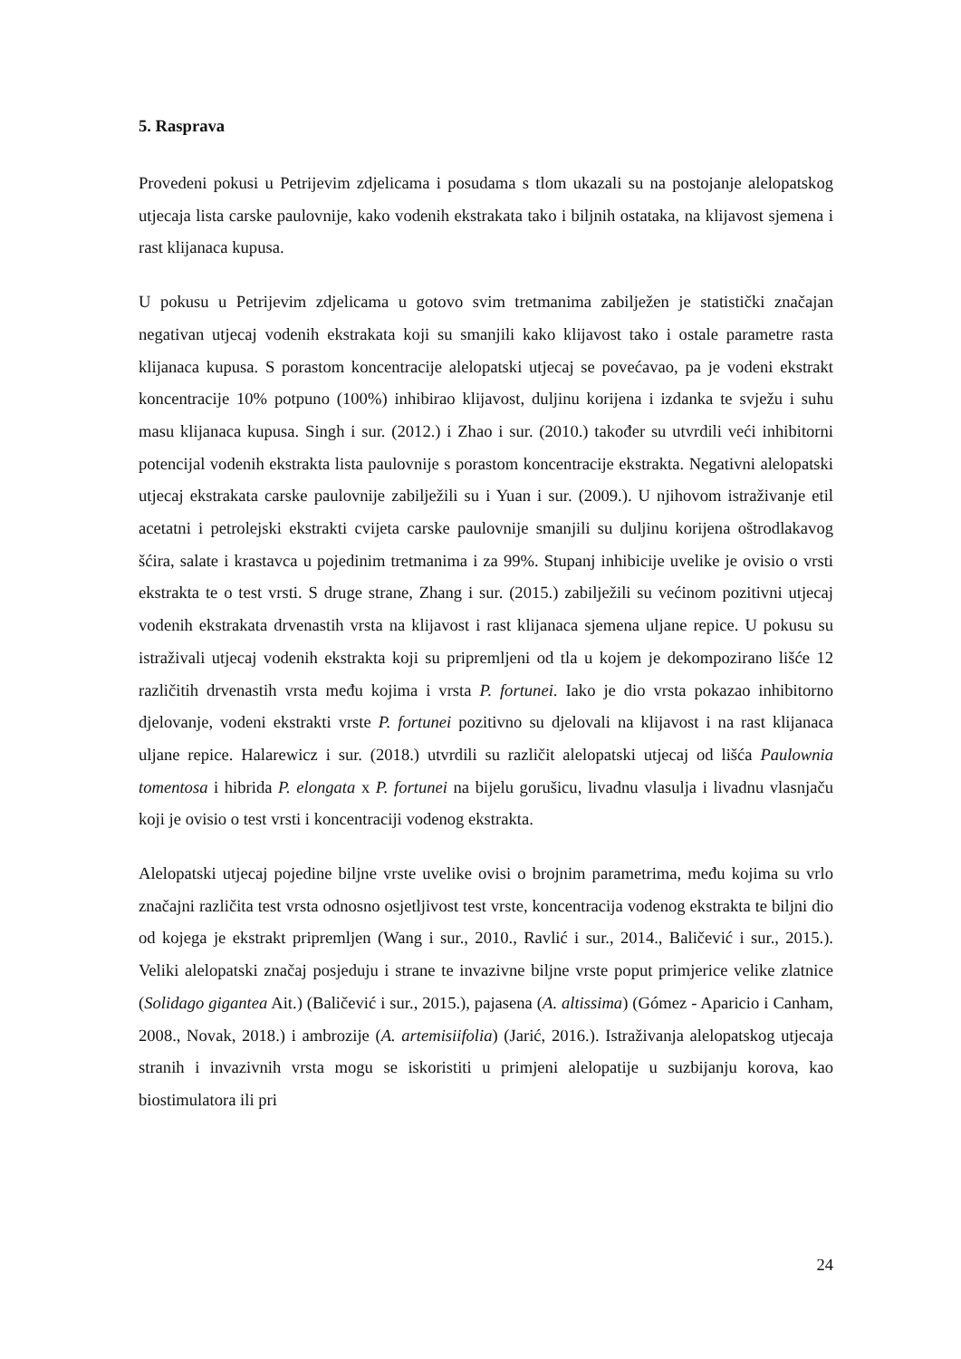5. Rasprava
Provedeni pokusi u Petrijevim zdjelicama i posudama s tlom ukazali su na postojanje alelopatskog utjecaja lista carske paulovnije, kako vodenih ekstrakata tako i biljnih ostataka, na klijavost sjemena i rast klijanaca kupusa.
U pokusu u Petrijevim zdjelicama u gotovo svim tretmanima zabilježen je statistički značajan negativan utjecaj vodenih ekstrakata koji su smanjili kako klijavost tako i ostale parametre rasta klijanaca kupusa. S porastom koncentracije alelopatski utjecaj se povećavao, pa je vodeni ekstrakt koncentracije 10% potpuno (100%) inhibirao klijavost, duljinu korijena i izdanka te svježu i suhu masu klijanaca kupusa. Singh i sur. (2012.) i Zhao i sur. (2010.) također su utvrdili veći inhibitorni potencijal vodenih ekstrakta lista paulovnije s porastom koncentracije ekstrakta. Negativni alelopatski utjecaj ekstrakata carske paulovnije zabilježili su i Yuan i sur. (2009.). U njihovom istraživanje etil acetatni i petrolejski ekstrakti cvijeta carske paulovnije smanjili su duljinu korijena oštrodlakavog šćira, salate i krastavca u pojedinim tretmanima i za 99%. Stupanj inhibicije uvelike je ovisio o vrsti ekstrakta te o test vrsti. S druge strane, Zhang i sur. (2015.) zabilježili su većinom pozitivni utjecaj vodenih ekstrakata drvenastih vrsta na klijavost i rast klijanaca sjemena uljane repice. U pokusu su istraživali utjecaj vodenih ekstrakta koji su pripremljeni od tla u kojem je dekompozirano lišće 12 različitih drvenastih vrsta među kojima i vrsta P. fortunei. Iako je dio vrsta pokazao inhibitorno djelovanje, vodeni ekstrakti vrste P. fortunei pozitivno su djelovali na klijavost i na rast klijanaca uljane repice. Halarewicz i sur. (2018.) utvrdili su različit alelopatski utjecaj od lišća Paulownia tomentosa i hibrida P. elongata x P. fortunei na bijelu gorušicu, livadnu vlasulja i livadnu vlasnjaču koji je ovisio o test vrsti i koncentraciji vodenog ekstrakta.
Alelopatski utjecaj pojedine biljne vrste uvelike ovisi o brojnim parametrima, među kojima su vrlo značajni različita test vrsta odnosno osjetljivost test vrste, koncentracija vodenog ekstrakta te biljni dio od kojega je ekstrakt pripremljen (Wang i sur., 2010., Ravlić i sur., 2014., Baličević i sur., 2015.). Veliki alelopatski značaj posjeduju i strane te invazivne biljne vrste poput primjerice velike zlatnice (Solidago gigantea Ait.) (Baličević i sur., 2015.), pajasena (A. altissima) (Gómez - Aparicio i Canham, 2008., Novak, 2018.) i ambrozije (A. artemisiifolia) (Jarić, 2016.). Istraživanja alelopatskog utjecaja stranih i invazivnih vrsta mogu se iskoristiti u primjeni alelopatije u suzbijanju korova, kao biostimulatora ili pri
24